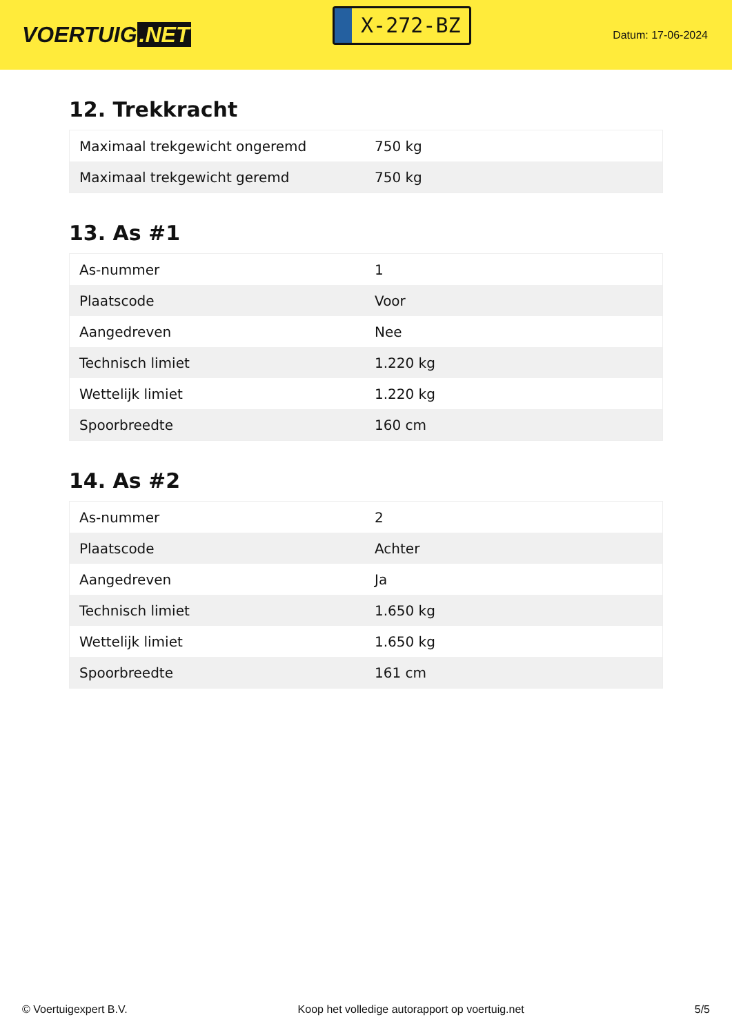VOERTUIG.NET
X-272-BZ
Datum: 17-06-2024
12. Trekkracht
| Maximaal trekgewicht ongeremd | 750 kg |
| Maximaal trekgewicht geremd | 750 kg |
13. As #1
| As-nummer | 1 |
| Plaatscode | Voor |
| Aangedreven | Nee |
| Technisch limiet | 1.220 kg |
| Wettelijk limiet | 1.220 kg |
| Spoorbreedte | 160 cm |
14. As #2
| As-nummer | 2 |
| Plaatscode | Achter |
| Aangedreven | Ja |
| Technisch limiet | 1.650 kg |
| Wettelijk limiet | 1.650 kg |
| Spoorbreedte | 161 cm |
© Voertuigexpert B.V. Koop het volledige autorapport op voertuig.net 5/5